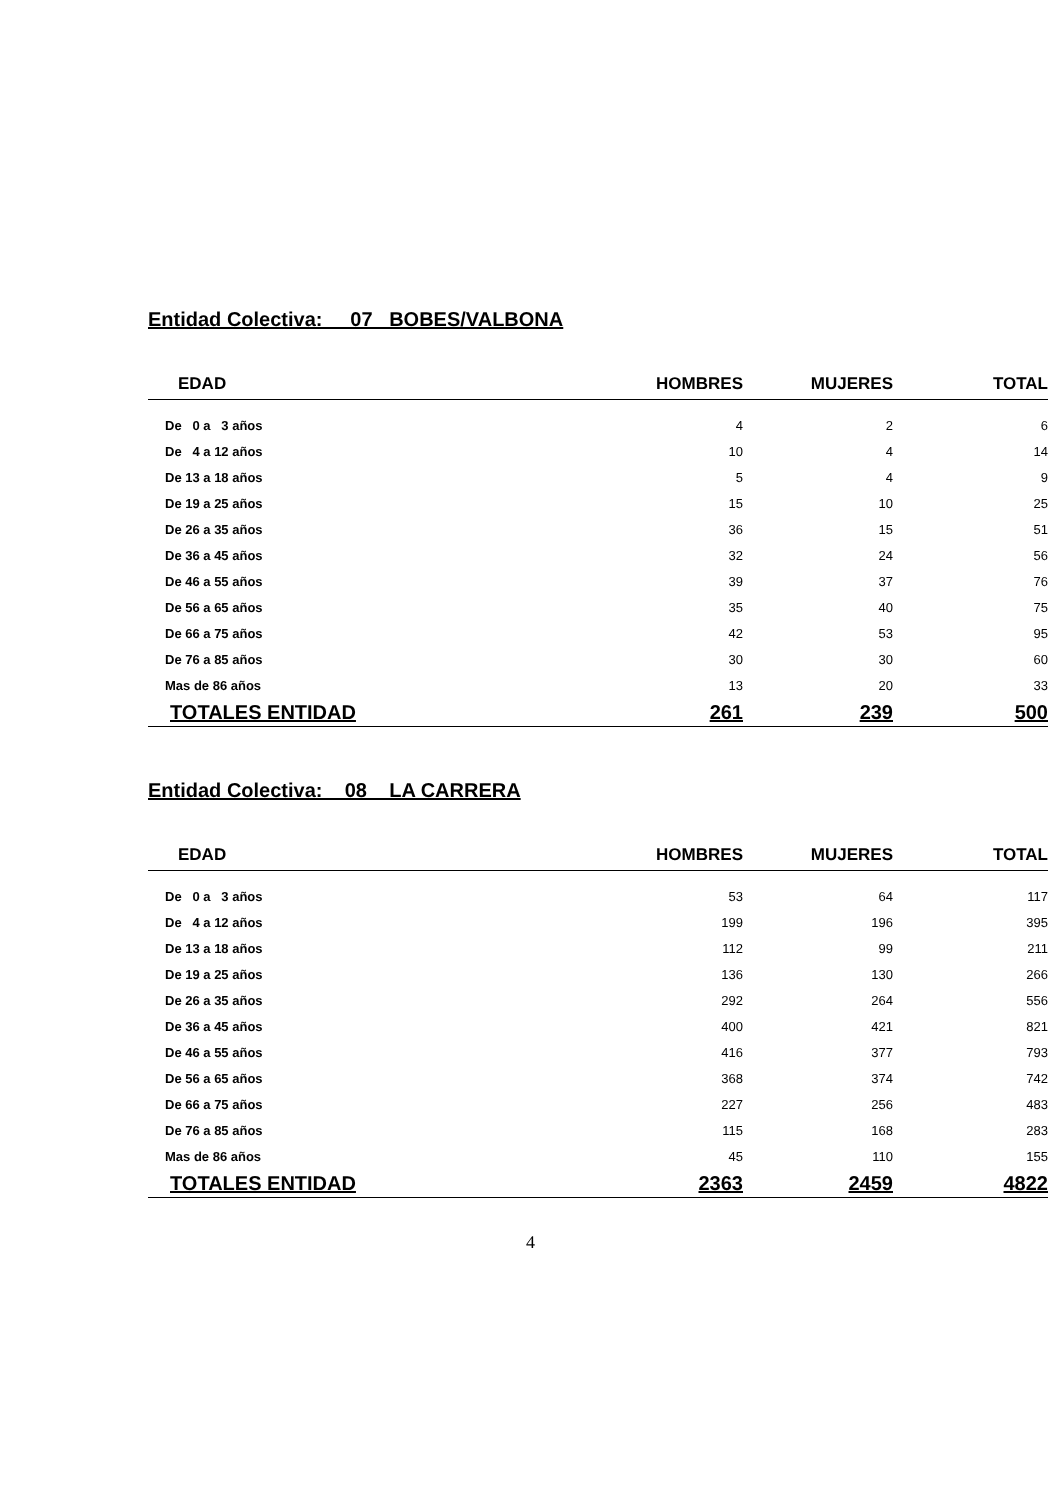Entidad Colectiva: 07 BOBES/VALBONA
| EDAD | HOMBRES | MUJERES | TOTAL |
| --- | --- | --- | --- |
| De 0 a 3 años | 4 | 2 | 6 |
| De 4 a 12 años | 10 | 4 | 14 |
| De 13 a 18 años | 5 | 4 | 9 |
| De 19 a 25 años | 15 | 10 | 25 |
| De 26 a 35 años | 36 | 15 | 51 |
| De 36 a 45 años | 32 | 24 | 56 |
| De 46 a 55 años | 39 | 37 | 76 |
| De 56 a 65 años | 35 | 40 | 75 |
| De 66 a 75 años | 42 | 53 | 95 |
| De 76 a 85 años | 30 | 30 | 60 |
| Mas de 86 años | 13 | 20 | 33 |
| TOTALES ENTIDAD | 261 | 239 | 500 |
Entidad Colectiva: 08 LA CARRERA
| EDAD | HOMBRES | MUJERES | TOTAL |
| --- | --- | --- | --- |
| De 0 a 3 años | 53 | 64 | 117 |
| De 4 a 12 años | 199 | 196 | 395 |
| De 13 a 18 años | 112 | 99 | 211 |
| De 19 a 25 años | 136 | 130 | 266 |
| De 26 a 35 años | 292 | 264 | 556 |
| De 36 a 45 años | 400 | 421 | 821 |
| De 46 a 55 años | 416 | 377 | 793 |
| De 56 a 65 años | 368 | 374 | 742 |
| De 66 a 75 años | 227 | 256 | 483 |
| De 76 a 85 años | 115 | 168 | 283 |
| Mas de 86 años | 45 | 110 | 155 |
| TOTALES ENTIDAD | 2363 | 2459 | 4822 |
4